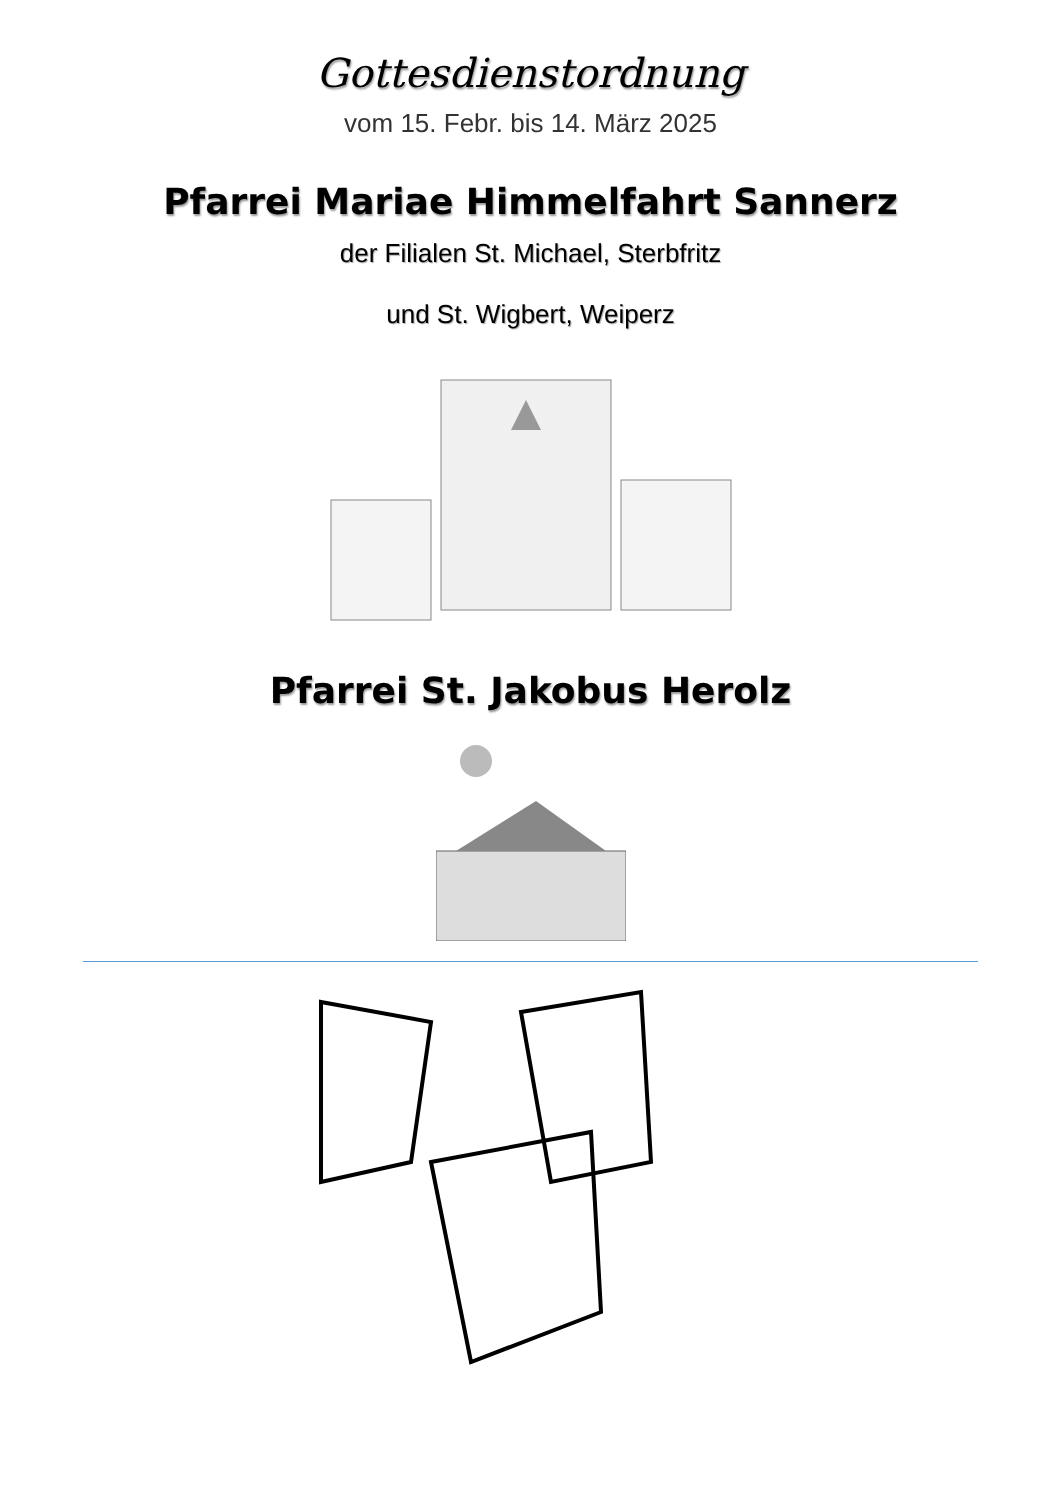Gottesdienstordnung
vom 15. Febr. bis 14. März 2025
Pfarrei Mariae Himmelfahrt Sannerz
der Filialen St. Michael, Sterbfritz
und St. Wigbert, Weiperz
Pfarrei St. Jakobus Herolz